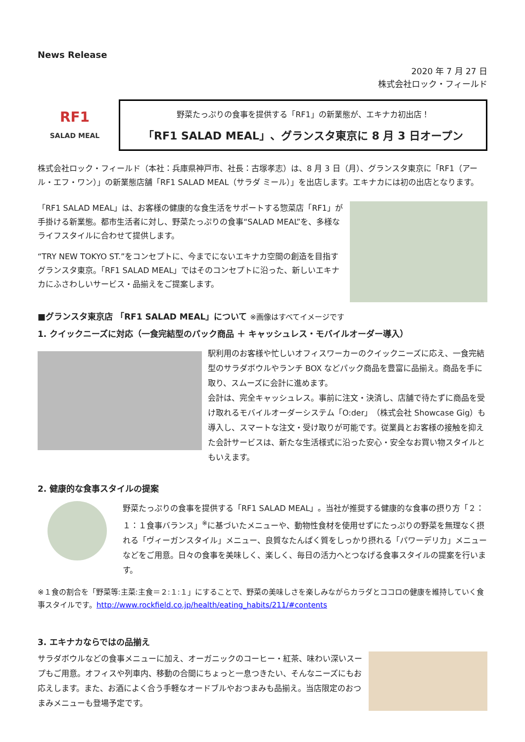News Release
2020 年 7 月 27 日
株式会社ロック・フィールド
RF1
SALAD MEAL
野菜たっぷりの食事を提供する「RF1」の新業態が、エキナカ初出店！
「RF1 SALAD MEAL」、グランスタ東京に 8 月 3 日オープン
株式会社ロック・フィールド（本社：兵庫県神戸市、社長：古塚孝志）は、8 月 3 日（月）、グランスタ東京に「RF1（アール・エフ・ワン）」の新業態店舗「RF1 SALAD MEAL（サラダ ミール）」を出店します。エキナカには初の出店となります。
「RF1 SALAD MEAL」は、お客様の健康的な食生活をサポートする惣菜店「RF1」が手掛ける新業態。都市生活者に対し、野菜たっぷりの食事“SALAD MEAL”を、多様なライフスタイルに合わせて提供します。
“TRY NEW TOKYO ST.”をコンセプトに、今までにないエキナカ空間の創造を目指すグランスタ東京。「RF1 SALAD MEAL」ではそのコンセプトに沿った、新しいエキナカにふさわしいサービス・品揃えをご提案します。
■グランスタ東京店 「RF1 SALAD MEAL」について ※画像はすべてイメージです
1. クイックニーズに対応（一食完結型のパック商品 ＋ キャッシュレス・モバイルオーダー導入）
駅利用のお客様や忙しいオフィスワーカーのクイックニーズに応え、一食完結型のサラダボウルやランチ BOX などパック商品を豊富に品揃え。商品を手に取り、スムーズに会計に進めます。
会計は、完全キャッシュレス。事前に注文・決済し、店舗で待たずに商品を受け取れるモバイルオーダーシステム「O:der」（株式会社 Showcase Gig）も導入し、スマートな注文・受け取りが可能です。従業員とお客様の接触を抑えた会計サービスは、新たな生活様式に沿った安心・安全なお買い物スタイルともいえます。
2. 健康的な食事スタイルの提案
野菜たっぷりの食事を提供する「RF1 SALAD MEAL」。当社が推奨する健康的な食事の摂り方「２：１：１食事バランス」<sup>※</sup>に基づいたメニューや、動物性食材を使用せずにたっぷりの野菜を無理なく摂れる「ヴィーガンスタイル」メニュー、良質なたんぱく質をしっかり摂れる「パワーデリカ」メニューなどをご用意。日々の食事を美味しく、楽しく、毎日の活力へとつなげる食事スタイルの提案を行います。
※１食の割合を「野菜等:主菜:主食＝２:１:１」にすることで、野菜の美味しさを楽しみながらカラダとココロの健康を維持していく食事スタイルです。http://www.rockfield.co.jp/health/eating_habits/211/#contents
3. エキナカならではの品揃え
サラダボウルなどの食事メニューに加え、オーガニックのコーヒー・紅茶、味わい深いスープもご用意。オフィスや列車内、移動の合間にちょっと一息つきたい、そんなニーズにもお応えします。また、お酒によく合う手軽なオードブルやおつまみも品揃え。当店限定のおつまみメニューも登場予定です。